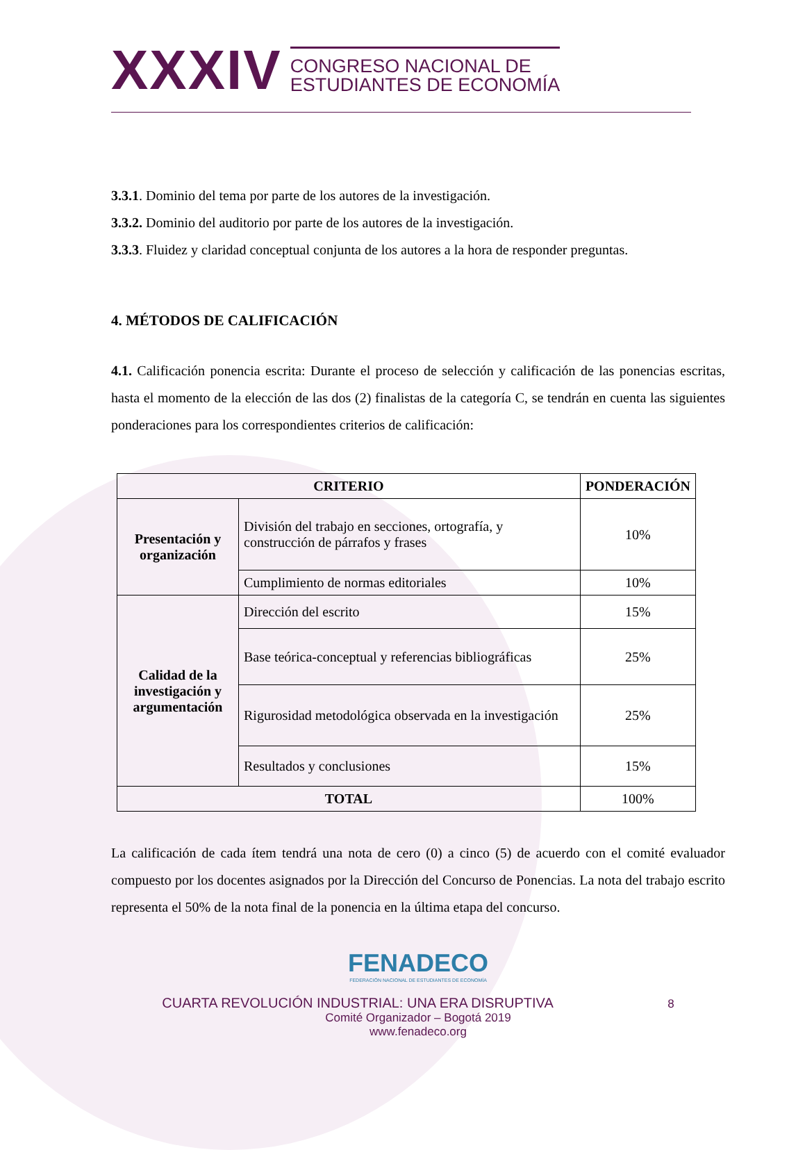XXXIV
CONGRESO NACIONAL DE
ESTUDIANTES DE ECONOMÍA
3.3.1. Dominio del tema por parte de los autores de la investigación.
3.3.2. Dominio del auditorio por parte de los autores de la investigación.
3.3.3. Fluidez y claridad conceptual conjunta de los autores a la hora de responder preguntas.
4. MÉTODOS DE CALIFICACIÓN
4.1. Calificación ponencia escrita: Durante el proceso de selección y calificación de las ponencias escritas, hasta el momento de la elección de las dos (2) finalistas de la categoría C, se tendrán en cuenta las siguientes ponderaciones para los correspondientes criterios de calificación:
| CRITERIO | | PONDERACIÓN |
| --- | --- | --- |
| Presentación y organización | División del trabajo en secciones, ortografía, y construcción de párrafos y frases | 10% |
| | Cumplimiento de normas editoriales | 10% |
| Calidad de la investigación y argumentación | Dirección del escrito | 15% |
| | Base teórica-conceptual y referencias bibliográficas | 25% |
| | Rigurosidad metodológica observada en la investigación | 25% |
| | Resultados y conclusiones | 15% |
| TOTAL | | 100% |
La calificación de cada ítem tendrá una nota de cero (0) a cinco (5) de acuerdo con el comité evaluador compuesto por los docentes asignados por la Dirección del Concurso de Ponencias. La nota del trabajo escrito representa el 50% de la nota final de la ponencia en la última etapa del concurso.
FENADECO
FEDERACIÓN NACIONAL DE ESTUDIANTES DE ECONOMÍA
CUARTA REVOLUCIÓN INDUSTRIAL: UNA ERA DISRUPTIVA 8
Comité Organizador – Bogotá 2019
www.fenadeco.org